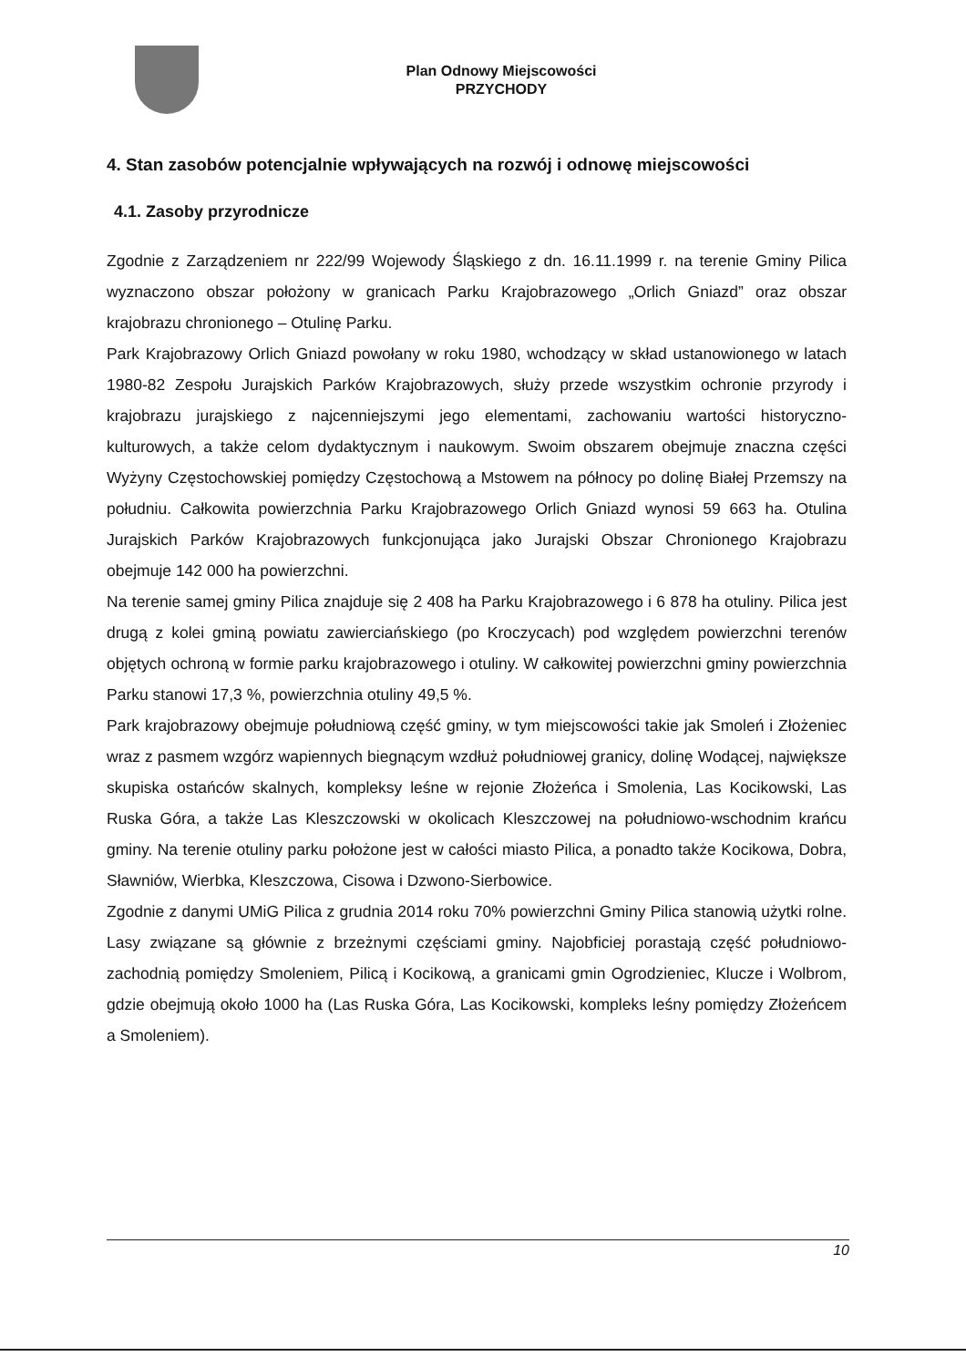Plan Odnowy Miejscowości
PRZYCHODY
4. Stan zasobów potencjalnie wpływających na rozwój i odnowę miejscowości
4.1. Zasoby przyrodnicze
Zgodnie z Zarządzeniem nr 222/99 Wojewody Śląskiego z dn. 16.11.1999 r. na terenie Gminy Pilica wyznaczono obszar położony w granicach Parku Krajobrazowego „Orlich Gniazd” oraz obszar krajobrazu chronionego – Otulinę Parku.
Park Krajobrazowy Orlich Gniazd powołany w roku 1980, wchodzący w skład ustanowionego w latach 1980-82 Zespołu Jurajskich Parków Krajobrazowych, służy przede wszystkim ochronie przyrody i krajobrazu jurajskiego z najcenniejszymi jego elementami, zachowaniu wartości historyczno-kulturowych, a także celom dydaktycznym i naukowym. Swoim obszarem obejmuje znaczna części Wyżyny Częstochowskiej pomiędzy Częstochową a Mstowem na północy po dolinę Białej Przemszy na południu. Całkowita powierzchnia Parku Krajobrazowego Orlich Gniazd wynosi 59 663 ha. Otulina Jurajskich Parków Krajobrazowych funkcjonująca jako Jurajski Obszar Chronionego Krajobrazu obejmuje 142 000 ha powierzchni.
Na terenie samej gminy Pilica znajduje się 2 408 ha Parku Krajobrazowego i 6 878 ha otuliny. Pilica jest drugą z kolei gminą powiatu zawierciańskiego (po Kroczycach) pod względem powierzchni terenów objętych ochroną w formie parku krajobrazowego i otuliny. W całkowitej powierzchni gminy powierzchnia Parku stanowi 17,3 %, powierzchnia otuliny 49,5 %.
Park krajobrazowy obejmuje południową część gminy, w tym miejscowości takie jak Smoleń i Złożeniec wraz z pasmem wzgórz wapiennych biegnącym wzdłuż południowej granicy, dolinę Wodącej, największe skupiska ostańców skalnych, kompleksy leśne w rejonie Złożeńca i Smolenia, Las Kocikowski, Las Ruska Góra, a także Las Kleszczowski w okolicach Kleszczowej na południowo-wschodnim krańcu gminy. Na terenie otuliny parku położone jest w całości miasto Pilica, a ponadto także Kocikowa, Dobra, Sławniów, Wierbka, Kleszczowa, Cisowa i Dzwono-Sierbowice.
Zgodnie z danymi UMiG Pilica z grudnia 2014 roku 70% powierzchni Gminy Pilica stanowią użytki rolne. Lasy związane są głównie z brzeżnymi częściami gminy. Najobficiej porastają część południowo-zachodnią pomiędzy Smoleniem, Pilicą i Kocikową, a granicami gmin Ogrodzieniec, Klucze i Wolbrom, gdzie obejmują około 1000 ha (Las Ruska Góra, Las Kocikowski, kompleks leśny pomiędzy Złożeńcem a Smoleniem).
10